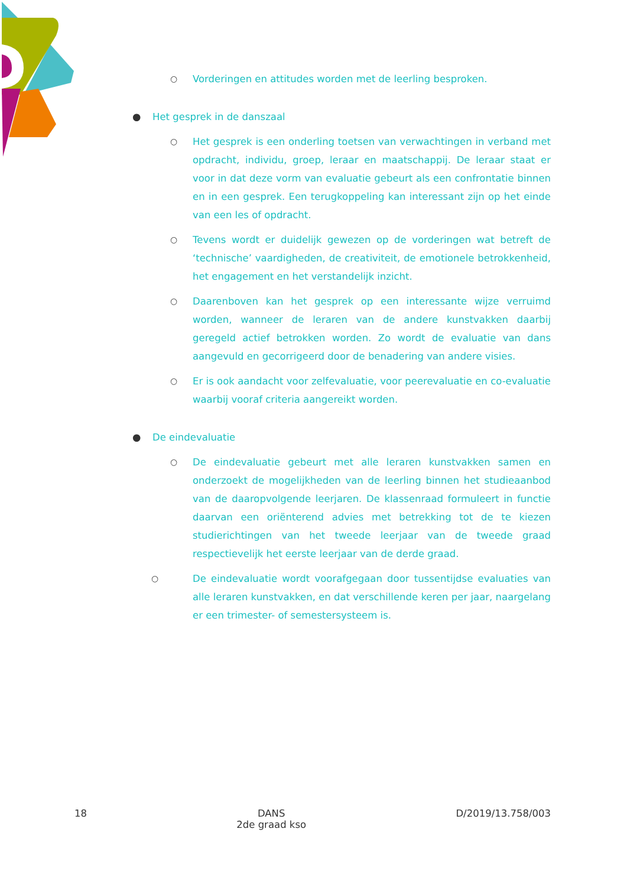○ Vorderingen en attitudes worden met de leerling besproken.
● Het gesprek in de danszaal
○ Het gesprek is een onderling toetsen van verwachtingen in verband met opdracht, individu, groep, leraar en maatschappij. De leraar staat er voor in dat deze vorm van evaluatie gebeurt als een confrontatie binnen en in een gesprek. Een terugkoppeling kan interessant zijn op het einde van een les of opdracht.
○ Tevens wordt er duidelijk gewezen op de vorderingen wat betreft de ‘technische’ vaardigheden, de creativiteit, de emotionele betrokkenheid, het engagement en het verstandelijk inzicht.
○ Daarenboven kan het gesprek op een interessante wijze verruimd worden, wanneer de leraren van de andere kunstvakken daarbij geregeld actief betrokken worden. Zo wordt de evaluatie van dans aangevuld en gecorrigeerd door de benadering van andere visies.
○ Er is ook aandacht voor zelfevaluatie, voor peerevaluatie en co-evaluatie waarbij vooraf criteria aangereikt worden.
● De eindevaluatie
○ De eindevaluatie gebeurt met alle leraren kunstvakken samen en onderzoekt de mogelijkheden van de leerling binnen het studieaanbod van de daaropvolgende leerjaren. De klassenraad formuleert in functie daarvan een oriënterend advies met betrekking tot de te kiezen studierichtingen van het tweede leerjaar van de tweede graad respectievelijk het eerste leerjaar van de derde graad.
○ De eindevaluatie wordt voorafgegaan door tussentijdse evaluaties van alle leraren kunstvakken, en dat verschillende keren per jaar, naargelang er een trimester- of semestersysteem is.
18 DANS
2de graad kso D/2019/13.758/003